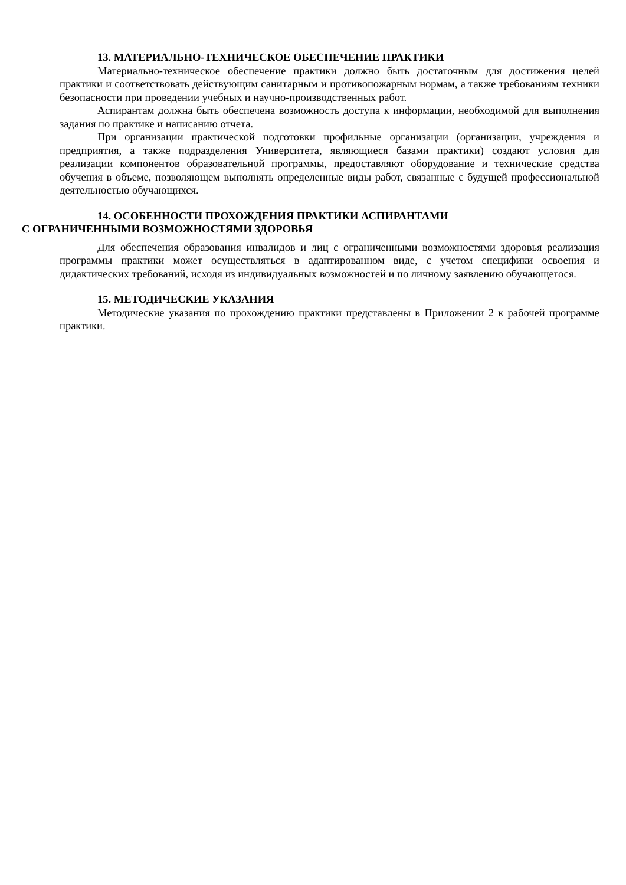13. МАТЕРИАЛЬНО-ТЕХНИЧЕСКОЕ ОБЕСПЕЧЕНИЕ ПРАКТИКИ
Материально-техническое обеспечение практики должно быть достаточным для достижения целей практики и соответствовать действующим санитарным и противопожарным нормам, а также требованиям техники безопасности при проведении учебных и научно-производственных работ.
Аспирантам должна быть обеспечена возможность доступа к информации, необходимой для выполнения задания по практике и написанию отчета.
При организации практической подготовки профильные организации (организации, учреждения и предприятия, а также подразделения Университета, являющиеся базами практики) создают условия для реализации компонентов образовательной программы, предоставляют оборудование и технические средства обучения в объеме, позволяющем выполнять определенные виды работ, связанные с будущей профессиональной деятельностью обучающихся.
14. ОСОБЕННОСТИ ПРОХОЖДЕНИЯ ПРАКТИКИ АСПИРАНТАМИ
С ОГРАНИЧЕННЫМИ ВОЗМОЖНОСТЯМИ ЗДОРОВЬЯ
Для обеспечения образования инвалидов и лиц с ограниченными возможностями здоровья реализация программы практики может осуществляться в адаптированном виде, с учетом специфики освоения и дидактических требований, исходя из индивидуальных возможностей и по личному заявлению обучающегося.
15. МЕТОДИЧЕСКИЕ УКАЗАНИЯ
Методические указания по прохождению практики представлены в Приложении 2 к рабочей программе практики.